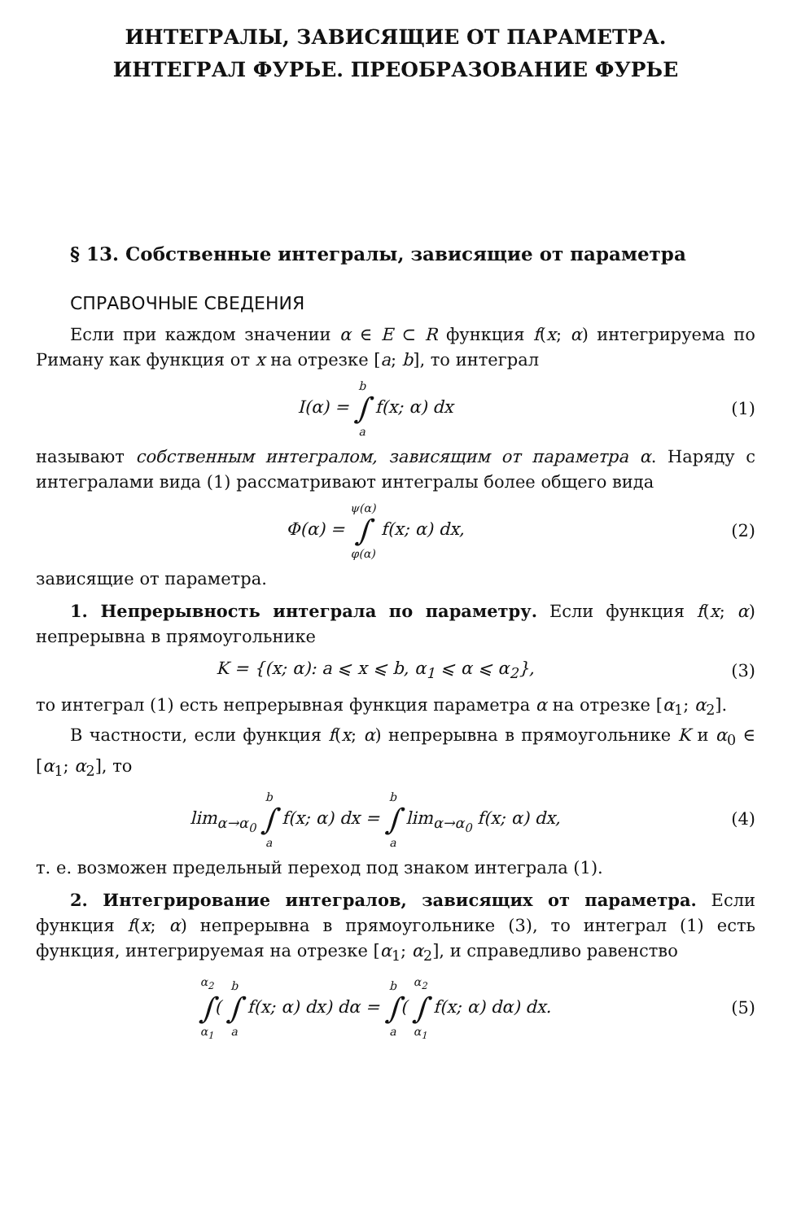ИНТЕГРАЛЫ, ЗАВИСЯЩИЕ ОТ ПАРАМЕТРА.
ИНТЕГРАЛ ФУРЬЕ. ПРЕОБРАЗОВАНИЕ ФУРЬЕ
§ 13. Собственные интегралы, зависящие от параметра
СПРАВОЧНЫЕ СВЕДЕНИЯ
Если при каждом значении α ∈ E ⊂ R функция f(x; α) интегрируема по Риману как функция от x на отрезке [a; b], то интеграл
I(α) = b ∫ a f(x; α) dx (1)
называют собственным интегралом, зависящим от параметра α. Наряду с интегралами вида (1) рассматривают интегралы более общего вида
Φ(α) = ψ(α) ∫ φ(α) f(x; α) dx, (2)
зависящие от параметра.
1. Непрерывность интеграла по параметру. Если функция f(x; α) непрерывна в прямоугольнике
K = {(x; α): a ⩽ x ⩽ b, α<sub>1</sub> ⩽ α ⩽ α<sub>2</sub>},
(3)
то интеграл (1) есть непрерывная функция параметра α на отрезке [α<sub>1</sub>; α<sub>2</sub>].
В частности, если функция f(x; α) непрерывна в прямоугольнике K и α<sub>0</sub> ∈ [α<sub>1</sub>; α<sub>2</sub>], то
lim<sub>α→α<sub>0</sub></sub> b ∫ a f(x; α) dx = b ∫ a lim<sub>α→α<sub>0</sub></sub> f(x; α) dx,
(4)
т. е. возможен предельный переход под знаком интеграла (1).
2. Интегрирование интегралов, зависящих от параметра. Если функция f(x; α) непрерывна в прямоугольнике (3), то интеграл (1) есть функция, интегрируемая на отрезке [α<sub>1</sub>; α<sub>2</sub>], и справедливо равенство
α<sub>2</sub> ∫ α<sub>1</sub>( b ∫ a f(x; α) dx) dα = b ∫ a( α<sub>2</sub> ∫ α<sub>1</sub> f(x; α) dα) dx.
(5)